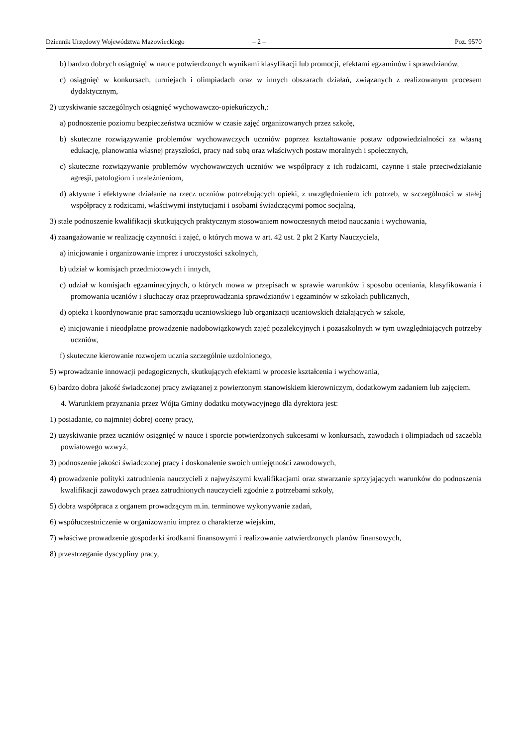Dziennik Urzędowy Województwa Mazowieckiego – 2 – Poz. 9570
b) bardzo dobrych osiągnięć w nauce potwierdzonych wynikami klasyfikacji lub promocji, efektami egzaminów i sprawdzianów,
c) osiągnięć w konkursach, turniejach i olimpiadach oraz w innych obszarach działań, związanych z realizowanym procesem dydaktycznym,
2) uzyskiwanie szczególnych osiągnięć wychowawczo-opiekuńczych,:
a) podnoszenie poziomu bezpieczeństwa uczniów w czasie zajęć organizowanych przez szkołę,
b) skuteczne rozwiązywanie problemów wychowawczych uczniów poprzez kształtowanie postaw odpowiedzialności za własną edukację, planowania własnej przyszłości, pracy nad sobą oraz właściwych postaw moralnych i społecznych,
c) skuteczne rozwiązywanie problemów wychowawczych uczniów we współpracy z ich rodzicami, czynne i stałe przeciwdziałanie agresji, patologiom i uzależnieniom,
d) aktywne i efektywne działanie na rzecz uczniów potrzebujących opieki, z uwzględnieniem ich potrzeb, w szczególności w stałej współpracy z rodzicami, właściwymi instytucjami i osobami świadczącymi pomoc socjalną,
3) stałe podnoszenie kwalifikacji skutkujących praktycznym stosowaniem nowoczesnych metod nauczania i wychowania,
4) zaangażowanie w realizację czynności i zajęć, o których mowa w art. 42 ust. 2 pkt 2 Karty Nauczyciela,
a) inicjowanie i organizowanie imprez i uroczystości szkolnych,
b) udział w komisjach przedmiotowych i innych,
c) udział w komisjach egzaminacyjnych, o których mowa w przepisach w sprawie warunków i sposobu oceniania, klasyfikowania i promowania uczniów i słuchaczy oraz przeprowadzania sprawdzianów i egzaminów w szkołach publicznych,
d) opieka i koordynowanie prac samorządu uczniowskiego lub organizacji uczniowskich działających w szkole,
e) inicjowanie i nieodpłatne prowadzenie nadobowiązkowych zajęć pozalekcyjnych i pozaszkolnych w tym uwzględniających potrzeby uczniów,
f) skuteczne kierowanie rozwojem ucznia szczególnie uzdolnionego,
5) wprowadzanie innowacji pedagogicznych, skutkujących efektami w procesie kształcenia i wychowania,
6) bardzo dobra jakość świadczonej pracy związanej z powierzonym stanowiskiem kierowniczym, dodatkowym zadaniem lub zajęciem.
4. Warunkiem przyznania przez Wójta Gminy dodatku motywacyjnego dla dyrektora jest:
1) posiadanie, co najmniej dobrej oceny pracy,
2) uzyskiwanie przez uczniów osiągnięć w nauce i sporcie potwierdzonych sukcesami w konkursach, zawodach i olimpiadach od szczebla powiatowego wzwyż,
3) podnoszenie jakości świadczonej pracy i doskonalenie swoich umiejętności zawodowych,
4) prowadzenie polityki zatrudnienia nauczycieli z najwyższymi kwalifikacjami oraz stwarzanie sprzyjających warunków do podnoszenia kwalifikacji zawodowych przez zatrudnionych nauczycieli zgodnie z potrzebami szkoły,
5) dobra współpraca z organem prowadzącym m.in. terminowe wykonywanie zadań,
6) współuczestniczenie w organizowaniu imprez o charakterze wiejskim,
7) właściwe prowadzenie gospodarki środkami finansowymi i realizowanie zatwierdzonych planów finansowych,
8) przestrzeganie dyscypliny pracy,